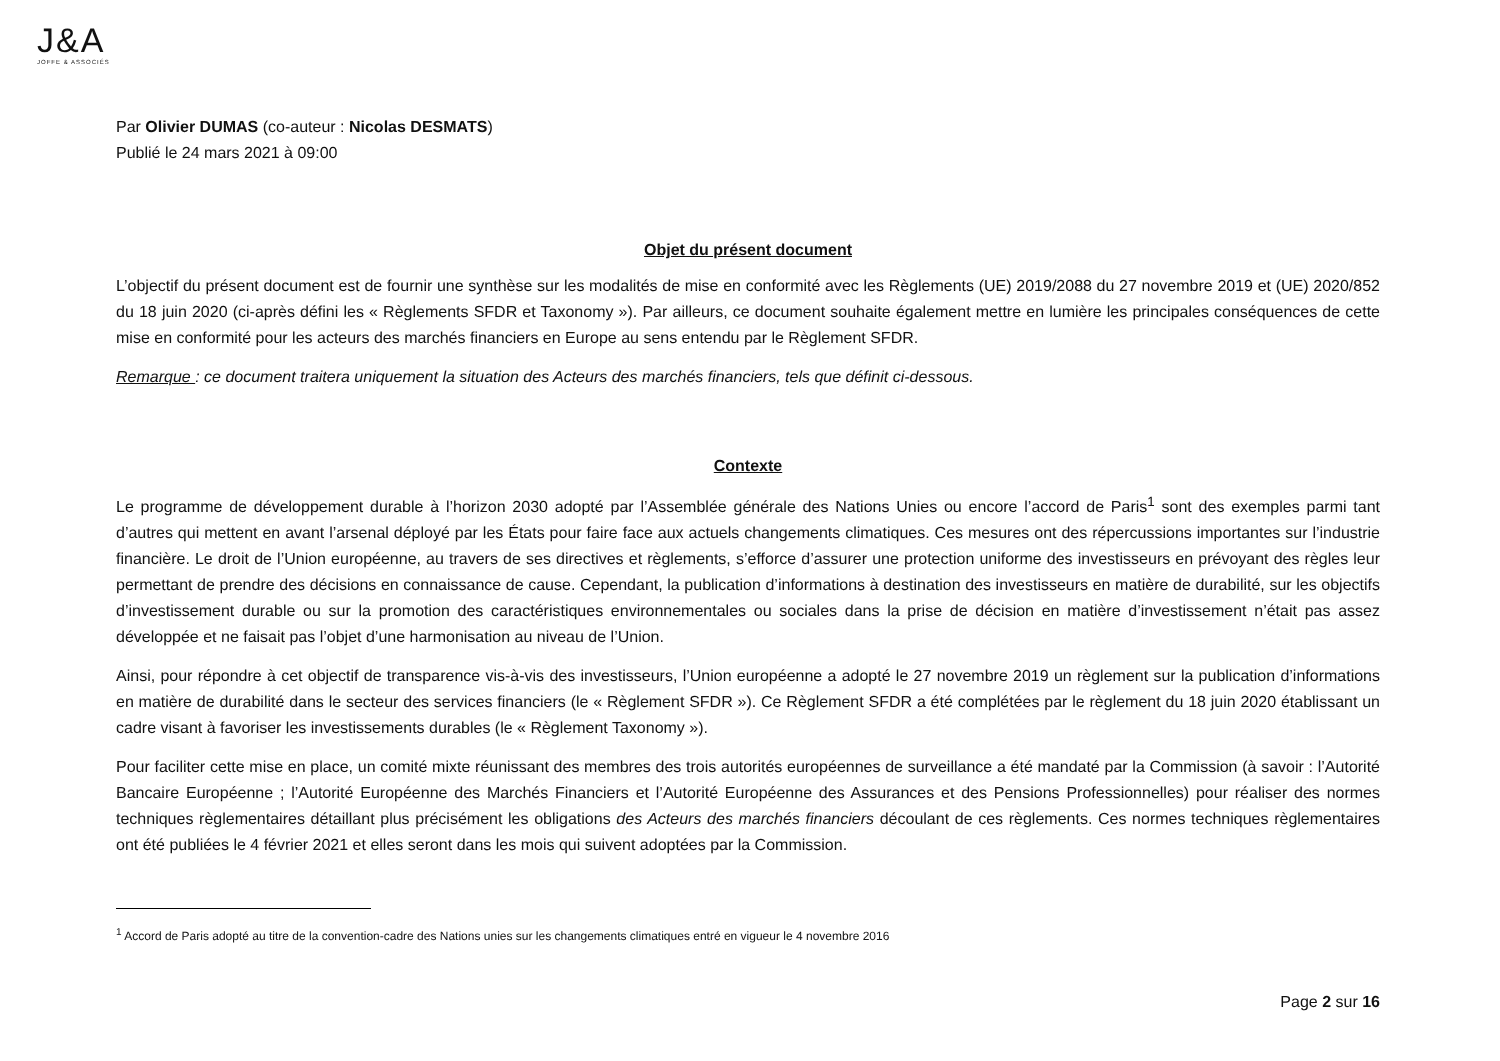J&A
JOFFE & ASSOCIÉS
Par Olivier DUMAS (co-auteur : Nicolas DESMATS)
Publié le 24 mars 2021 à 09:00
Objet du présent document
L’objectif du présent document est de fournir une synthèse sur les modalités de mise en conformité avec les Règlements (UE) 2019/2088 du 27 novembre 2019 et (UE) 2020/852 du 18 juin 2020 (ci-après défini les « Règlements SFDR et Taxonomy »). Par ailleurs, ce document souhaite également mettre en lumière les principales conséquences de cette mise en conformité pour les acteurs des marchés financiers en Europe au sens entendu par le Règlement SFDR.
Remarque : ce document traitera uniquement la situation des Acteurs des marchés financiers, tels que définit ci-dessous.
Contexte
Le programme de développement durable à l’horizon 2030 adopté par l’Assemblée générale des Nations Unies ou encore l’accord de Paris<sup>1</sup> sont des exemples parmi tant d’autres qui mettent en avant l’arsenal déployé par les États pour faire face aux actuels changements climatiques. Ces mesures ont des répercussions importantes sur l’industrie financière. Le droit de l’Union européenne, au travers de ses directives et règlements, s’efforce d’assurer une protection uniforme des investisseurs en prévoyant des règles leur permettant de prendre des décisions en connaissance de cause. Cependant, la publication d’informations à destination des investisseurs en matière de durabilité, sur les objectifs d’investissement durable ou sur la promotion des caractéristiques environnementales ou sociales dans la prise de décision en matière d’investissement n’était pas assez développée et ne faisait pas l’objet d’une harmonisation au niveau de l’Union.
Ainsi, pour répondre à cet objectif de transparence vis-à-vis des investisseurs, l’Union européenne a adopté le 27 novembre 2019 un règlement sur la publication d’informations en matière de durabilité dans le secteur des services financiers (le « Règlement SFDR »). Ce Règlement SFDR a été complétées par le règlement du 18 juin 2020 établissant un cadre visant à favoriser les investissements durables (le « Règlement Taxonomy »).
Pour faciliter cette mise en place, un comité mixte réunissant des membres des trois autorités européennes de surveillance a été mandaté par la Commission (à savoir : l’Autorité Bancaire Européenne ; l’Autorité Européenne des Marchés Financiers et l’Autorité Européenne des Assurances et des Pensions Professionnelles) pour réaliser des normes techniques règlementaires détaillant plus précisément les obligations des Acteurs des marchés financiers découlant de ces règlements. Ces normes techniques règlementaires ont été publiées le 4 février 2021 et elles seront dans les mois qui suivent adoptées par la Commission.
<sup>1</sup> Accord de Paris adopté au titre de la convention-cadre des Nations unies sur les changements climatiques entré en vigueur le 4 novembre 2016
Page 2 sur 16